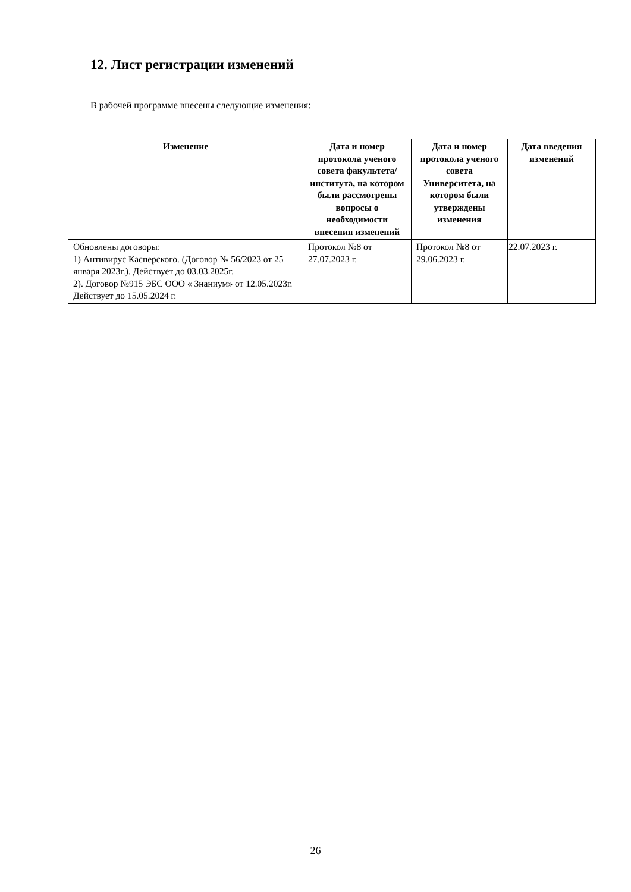12. Лист регистрации изменений
В рабочей программе внесены следующие изменения:
| Изменение | Дата и номер протокола ученого совета факультета/ института, на котором были рассмотрены вопросы о необходимости внесения изменений | Дата и номер протокола ученого совета Университета, на котором были утверждены изменения | Дата введения изменений |
| --- | --- | --- | --- |
| Обновлены договоры: 1) Антивирус Касперского. (Договор № 56/2023 от 25 января 2023г.). Действует до 03.03.2025г. 2). Договор №915 ЭБС ООО « Знаниум» от 12.05.2023г. Действует до 15.05.2024 г. | Протокол №8 от 27.07.2023 г. | Протокол №8 от 29.06.2023 г. | 22.07.2023 г. |
26